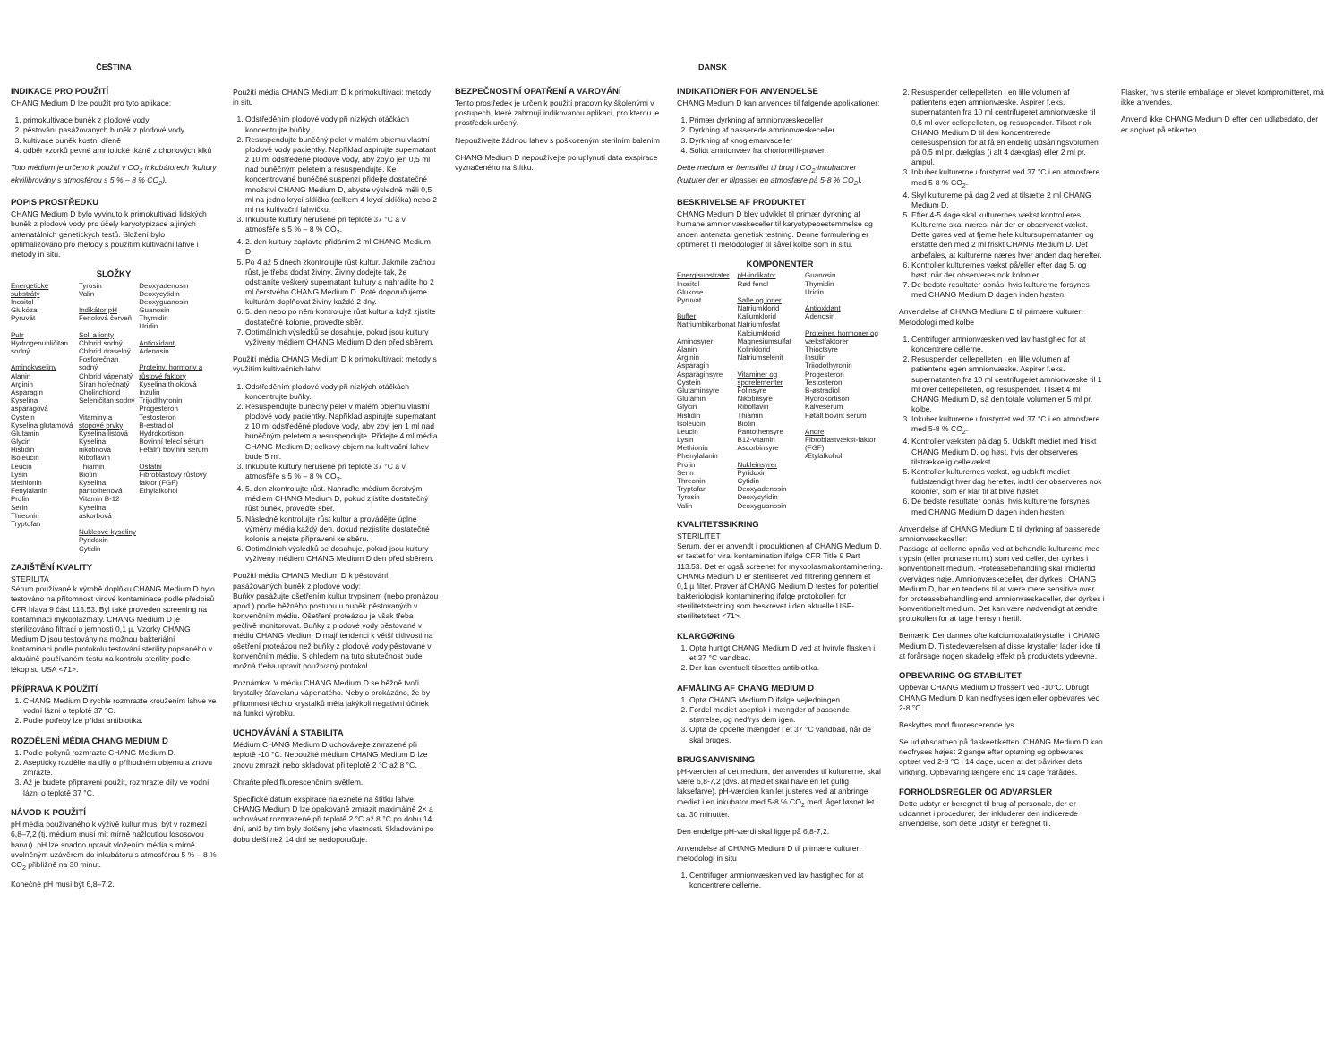ČEŠTINA
INDIKACE PRO POUŽITÍ
CHANG Medium D lze použít pro tyto aplikace:
1. primokultivace buněk z plodové vody
2. pěstování pasážovaných buněk z plodové vody
3. kultivace buněk kostní dřeně
4. odběr vzorků pevné amniotické tkáně z choriových klků
Toto médium je určeno k použití v CO<sub>2</sub> inkubátorech (kultury ekvilibrovány s atmosférou s 5 % – 8 % CO<sub>2</sub>).
POPIS PROSTŘEDKU
CHANG Medium D bylo vyvinuto k primokultivaci lidských buněk z plodové vody pro účely karyotypizace a jiných antenatálních genetických testů. Složení bylo optimalizováno pro metody s použitím kultivační lahve i metody in situ.
SLOŽKY
| Energetické substráty Inositol Glukóza Pyruvát Pufr Hydrogenuhličitan sodný Aminokyseliny Alanin Arginin Asparagin Kyselina asparagová Cystein Kyselina glutamová Glutamin Glycin Histidin Isoleucin Leucin Lysin Methionin Fenylalanin Prolin Serin Threonin Tryptofan | Tyrosin Valin Indikátor pH Fenolová červeň Soli a ionty Chlorid sodný Chlorid draselný Fosforečnan sodný Chlorid vápenatý Síran hořečnatý Cholinchlorid Seleničitan sodný Vitaminy a stopové prvky Kyselina listová Kyselina nikotinová Riboflavin Thiamin Biotin Kyselina pantothenová Vitamin B-12 Kyselina askorbová Nukleové kyseliny Pyridoxin Cytidin | Deoxyadenosin Deoxycytidin Deoxyguanosin Guanosin Thymidin Uridin Antioxidant Adenosin Proteiny, hormony a růstové faktory Kyselina thioktová Inzulin Trijodthyronin Progesteron Testosteron B-estradiol Hydrokortison Bovinní telecí sérum Fetální bovinní sérum Ostatní Fibroblastový růstový faktor (FGF) Ethylalkohol |
ZAJIŠTĚNÍ KVALITY
STERILITA
Sérum používané k výrobě doplňku CHANG Medium D bylo testováno na přítomnost virové kontaminace podle předpisů CFR hlava 9 část 113.53. Byl také proveden screening na kontaminaci mykoplazmaty. CHANG Medium D je sterilizováno filtrací o jemnosti 0,1 µ. Vzorky CHANG Medium D jsou testovány na možnou bakteriální kontaminaci podle protokolu testování sterility popsaného v aktuálně používaném testu na kontrolu sterility podle lékopisu USA <71>.
PŘÍPRAVA K POUŽITÍ
1. CHANG Medium D rychle rozmrazte kroužením lahve ve vodní lázni o teplotě 37 °C.
2. Podle potřeby lze přidat antibiotika.
ROZDĚLENÍ MÉDIA CHANG MEDIUM D
1. Podle pokynů rozmrazte CHANG Medium D.
2. Asepticky rozdělte na díly o příhodném objemu a znovu zmrazte.
3. Až je budete připraveni použít, rozmrazte díly ve vodní lázni o teplotě 37 °C.
NÁVOD K POUŽITÍ
pH média používaného k výživě kultur musí být v rozmezí 6,8–7,2 (tj. médium musí mít mírně nažloutlou lososovou barvu). pH lze snadno upravit vložením média s mírně uvolněným uzávěrem do inkubátoru s atmosférou 5 % – 8 % CO<sub>2</sub> přibližně na 30 minut.
Konečné pH musí být 6,8–7,2.
Použití média CHANG Medium D k primokultivaci: metody in situ
1. Odstředěním plodové vody při nízkých otáčkách koncentrujte buňky.
2. Resuspendujte buněčný pelet v malém objemu vlastní plodové vody pacientky. Například aspirujte supernatant z 10 ml odstředěné plodové vody, aby zbylo jen 0,5 ml nad buněčným peletem a resuspendujte. Ke koncentrované buněčné suspenzi přidejte dostatečné množství CHANG Medium D, abyste výsledně měli 0,5 ml na jedno krycí sklíčko (celkem 4 krycí sklíčka) nebo 2 ml na kultivační lahvičku.
3. Inkubujte kultury nerušeně při teplotě 37 °C a v atmosféře s 5 % – 8 % CO<sub>2</sub>.
4. 2. den kultury zaplavte přidáním 2 ml CHANG Medium D.
5. Po 4 až 5 dnech zkontrolujte růst kultur. Jakmile začnou růst, je třeba dodat živiny. Živiny dodejte tak, že odstraníte veškerý supernatant kultury a nahradíte ho 2 ml čerstvého CHANG Medium D. Poté doporučujeme kulturám doplňovat živiny každé 2 dny.
6. 5. den nebo po něm kontrolujte růst kultur a když zjistíte dostatečné kolonie, proveďte sběr.
7. Optimálních výsledků se dosahuje, pokud jsou kultury vyživeny médiem CHANG Medium D den před sběrem.
Použití média CHANG Medium D k primokultivaci: metody s využitím kultivačních lahví
1. Odstředěním plodové vody při nízkých otáčkách koncentrujte buňky.
2. Resuspendujte buněčný pelet v malém objemu vlastní plodové vody pacientky. Například aspirujte supernatant z 10 ml odstředěné plodové vody, aby zbyl jen 1 ml nad buněčným peletem a resuspendujte. Přidejte 4 ml média CHANG Medium D; celkový objem na kultivační lahev bude 5 ml.
3. Inkubujte kultury nerušeně při teplotě 37 °C a v atmosféře s 5 % – 8 % CO<sub>2</sub>.
4. 5. den zkontrolujte růst. Nahraďte médium čerstvým médiem CHANG Medium D, pokud zjistíte dostatečný růst buněk, proveďte sběr.
5. Následně kontrolujte růst kultur a provádějte úplné výměny média každý den, dokud nezjistíte dostatečné kolonie a nejste připraveni ke sběru.
6. Optimálních výsledků se dosahuje, pokud jsou kultury vyživeny médiem CHANG Medium D den před sběrem.
Použití média CHANG Medium D k pěstování pasážovaných buněk z plodové vody:
Buňky pasážujte ošetřením kultur trypsinem (nebo pronázou apod.) podle běžného postupu u buněk pěstovaných v konvenčním médiu. Ošetření proteázou je však třeba pečlivě monitorovat. Buňky z plodové vody pěstované v médiu CHANG Medium D mají tendenci k větší citlivosti na ošetření proteázou než buňky z plodové vody pěstované v konvenčním médiu. S ohledem na tuto skutečnost bude možná třeba upravit používaný protokol.
Poznámka: V médiu CHANG Medium D se běžně tvoří krystalky šťavelanu vápenatého. Nebylo prokázáno, že by přítomnost těchto krystalků měla jakýkoli negativní účinek na funkci výrobku.
UCHOVÁVÁNÍ A STABILITA
Médium CHANG Medium D uchovávejte zmrazené při teplotě -10 °C. Nepoužité médium CHANG Medium D lze znovu zmrazit nebo skladovat při teplotě 2 °C až 8 °C.
Chraňte před fluorescenčním světlem.
Specifické datum exspirace naleznete na štítku lahve. CHANG Medium D lze opakovaně zmrazit maximálně 2× a uchovávat rozmrazené při teplotě 2 °C až 8 °C po dobu 14 dní, aniž by tím byly dotčeny jeho vlastnosti. Skladování po dobu delší než 14 dní se nedoporučuje.
.
BEZPEČNOSTNÍ OPATŘENÍ A VAROVÁNÍ
Tento prostředek je určen k použití pracovníky školenými v postupech, které zahrnují indikovanou aplikaci, pro kterou je prostředek určený.
Nepoužívejte žádnou lahev s poškozeným sterilním balením
CHANG Medium D nepoužívejte po uplynutí data exspirace vyznačeného na štítku.
DANSK
INDIKATIONER FOR ANVENDELSE
CHANG Medium D kan anvendes til følgende applikationer:
1. Primær dyrkning af amnionvæskeceller
2. Dyrkning af passerede amnionvæskeceller
3. Dyrkning af knoglemarvsceller
4. Solidt amnionvæv fra chorionvilli-prøver.
Dette medium er fremstillet til brug i CO<sub>2</sub>-inkubatorer (kulturer der er tilpasset en atmosfære på 5-8 % CO<sub>2</sub>).
BESKRIVELSE AF PRODUKTET
CHANG Medium D blev udviklet til primær dyrkning af humane amnionvæskeceller til karyotypebestemmelse og anden antenatal genetisk testning. Denne formulering er optimeret til metodologier til såvel kolbe som in situ.
KOMPONENTER
| Energisubstrater Inositol Glukose Pyruvat Buffer Natriumbikarbonat Aminosyrer Alanin Arginin Asparagin Asparaginsyre Cystein Glutaminsyre Glutamin Glycin Histidin Isoleucin Leucin Lysin Methionin Phenylalanin Prolin Serin Threonin Tryptofan Tyrosin Valin | pH-indikator Rød fenol Salte og ioner Natriumklorid Kaliumklorid Natriumfosfat Kalciumklorid Magnesiumsulfat Kolinklorid Natriumselenit Vitaminer og sporelementer Folinsyre Nikotinsyre Riboflavin Thiamin Biotin Pantothensyre B12-vitamin Ascorbinsyre Nukleinsyrer Pyridoxin Cytidin Deoxyadenosin Deoxycytidin Deoxyguanosin | Guanosin Thymidin Uridin Antioxidant Adenosin Proteiner, hormoner og vækstfaktorer Thioctsyre Insulin Triiodothyronin Progesteron Testosteron B-østradiol Hydrokortison Kalveserum Føtalt bovint serum Andre Fibroblastvækst-faktor (FGF) Ætylalkohol |
KVALITETSSIKRING
STERILITET
Serum, der er anvendt i produktionen af CHANG Medium D, er testet for viral kontamination ifølge CFR Title 9 Part 113.53. Det er også screenet for mykoplasmakontaminering. CHANG Medium D er steriliseret ved filtrering gennem et 0,1 µ filter. Prøver af CHANG Medium D testes for potentiel bakteriologisk kontaminering ifølge protokollen for sterilitetstestning som beskrevet i den aktuelle USP-sterilitetstest <71>.
KLARGØRING
1. Optø hurtigt CHANG Medium D ved at hvirvle flasken i et 37 °C vandbad.
2. Der kan eventuelt tilsættes antibiotika.
AFMÅLING AF CHANG MEDIUM D
1. Optø CHANG Medium D ifølge vejledningen.
2. Fordel mediet aseptisk i mængder af passende størrelse, og nedfrys dem igen.
3. Optø de opdelte mængder i et 37 °C vandbad, når de skal bruges.
BRUGSANVISNING
pH-værdien af det medium, der anvendes til kulturerne, skal være 6,8-7,2 (dvs. at mediet skal have en let gullig laksefarve). pH-værdien kan let justeres ved at anbringe mediet i en inkubator med 5-8 % CO<sub>2</sub> med låget løsnet let i ca. 30 minutter.
Den endelige pH-værdi skal ligge på 6,8-7,2.
Anvendelse af CHANG Medium D til primære kulturer: metodologi in situ
1. Centrifuger amnionvæsken ved lav hastighed for at koncentrere cellerne.
2. Resuspender cellepelleten i en lille volumen af patientens egen amnionvæske. Aspirer f.eks. supernatanten fra 10 ml centrifugeret amnionvæske til 0,5 ml over cellepelleten, og resuspender. Tilsæt nok CHANG Medium D til den koncentrerede cellesuspension for at få en endelig udsåningsvolumen på 0,5 ml pr. dækglas (i alt 4 dækglas) eller 2 ml pr. ampul.
3. Inkuber kulturerne uforstyrret ved 37 °C i en atmosfære med 5-8 % CO<sub>2</sub>.
4. Skyl kulturerne på dag 2 ved at tilsætte 2 ml CHANG Medium D.
5. Efter 4-5 dage skal kulturernes vækst kontrolleres. Kulturerne skal næres, når der er observeret vækst. Dette gøres ved at fjerne hele kultursupernatanten og erstatte den med 2 ml friskt CHANG Medium D. Det anbefales, at kulturerne næres hver anden dag herefter.
6. Kontroller kulturernes vækst på/eller efter dag 5, og høst, når der observeres nok kolonier.
7. De bedste resultater opnås, hvis kulturerne forsynes med CHANG Medium D dagen inden høsten.
Anvendelse af CHANG Medium D til primære kulturer: Metodologi med kolbe
1. Centrifuger amnionvæsken ved lav hastighed for at koncentrere cellerne.
2. Resuspender cellepelleten i en lille volumen af patientens egen amnionvæske. Aspirer f.eks. supernatanten fra 10 ml centrifugeret amnionvæske til 1 ml over cellepelleten, og resuspender. Tilsæt 4 ml CHANG Medium D, så den totale volumen er 5 ml pr. kolbe.
3. Inkuber kulturerne uforstyrret ved 37 °C i en atmosfære med 5-8 % CO<sub>2</sub>.
4. Kontroller væksten på dag 5. Udskift mediet med friskt CHANG Medium D, og høst, hvis der observeres tilstrækkelig cellevækst.
5. Kontroller kulturernes vækst, og udskift mediet fuldstændigt hver dag herefter, indtil der observeres nok kolonier, som er klar til at blive høstet.
6. De bedste resultater opnås, hvis kulturerne forsynes med CHANG Medium D dagen inden høsten.
Anvendelse af CHANG Medium D til dyrkning af passerede amnionvæskeceller:
Passage af cellerne opnås ved at behandle kulturerne med trypsin (eller pronase m.m.) som ved celler, der dyrkes i konventionelt medium. Proteasebehandling skal imidlertid overvåges nøje. Amnionvæskeceller, der dyrkes i CHANG Medium D, har en tendens til at være mere sensitive over for proteasebehandling end amnionvæskeceller, der dyrkes i konventionelt medium. Det kan være nødvendigt at ændre protokollen for at tage hensyn hertil.
Bemærk: Der dannes ofte kalciumoxalatkrystaller i CHANG Medium D. Tilstedeværelsen af disse krystaller lader ikke til at forårsage nogen skadelig effekt på produktets ydeevne.
OPBEVARING OG STABILITET
Opbevar CHANG Medium D frossent ved -10°C. Ubrugt CHANG Medium D kan nedfryses igen eller opbevares ved 2-8 °C.
Beskyttes mod fluorescerende lys.
Se udløbsdatoen på flaskeetiketten. CHANG Medium D kan nedfryses højest 2 gange efter optøning og opbevares optøet ved 2-8 °C i 14 dage, uden at det påvirker dets virkning. Opbevaring længere end 14 dage frarådes.
FORHOLDSREGLER OG ADVARSLER
Dette udstyr er beregnet til brug af personale, der er uddannet i procedurer, der inkluderer den indicerede anvendelse, som dette udstyr er beregnet til.
Flasker, hvis sterile emballage er blevet kompromitteret, må ikke anvendes.
Anvend ikke CHANG Medium D efter den udløbsdato, der er angivet på etiketten.